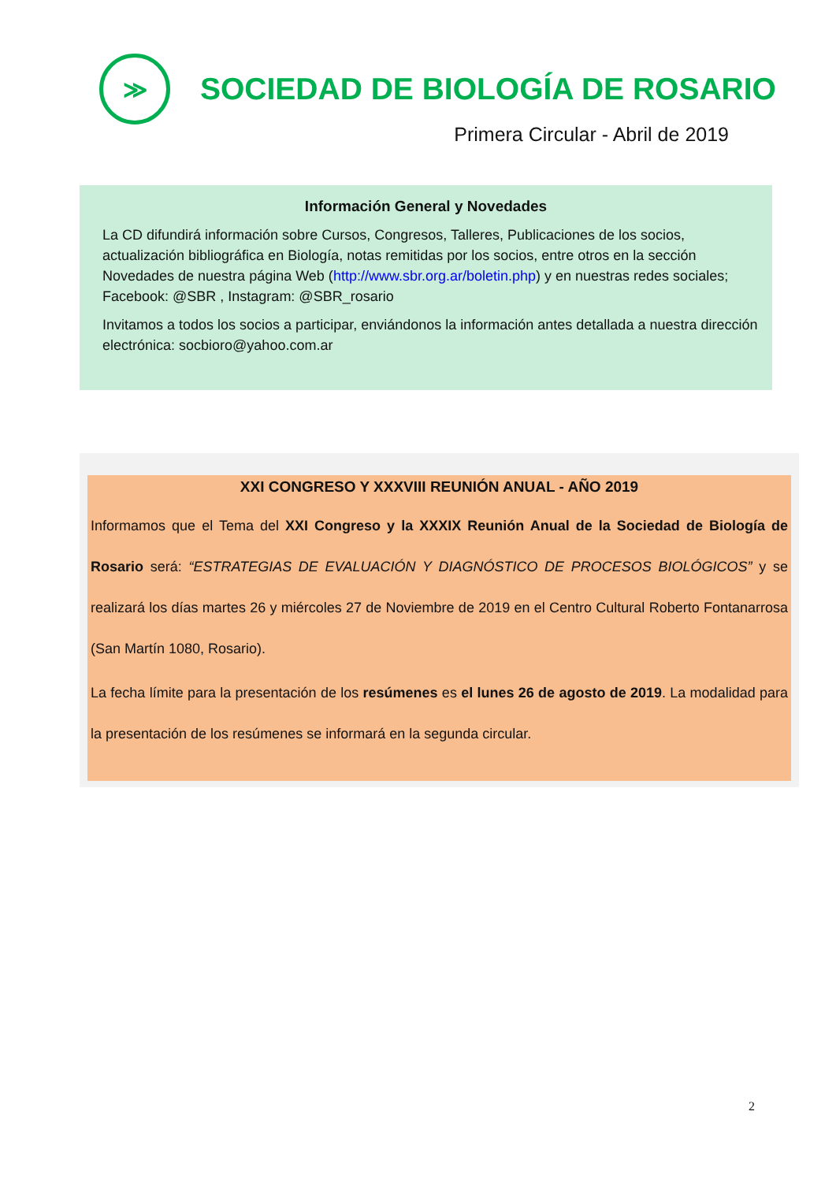≫
SOCIEDAD DE BIOLOGÍA DE ROSARIO
Primera Circular - Abril de 2019
Información General y Novedades
La CD difundirá información sobre Cursos, Congresos, Talleres, Publicaciones de los socios, actualización bibliográfica en Biología, notas remitidas por los socios, entre otros en la sección Novedades de nuestra página Web (http://www.sbr.org.ar/boletin.php) y en nuestras redes sociales; Facebook: @SBR , Instagram: @SBR_rosario
Invitamos a todos los socios a participar, enviándonos la información antes detallada a nuestra dirección electrónica: socbioro@yahoo.com.ar
XXI CONGRESO Y XXXVIII REUNIÓN ANUAL - AÑO 2019
Informamos que el Tema del XXI Congreso y la XXXIX Reunión Anual de la Sociedad de Biología de Rosario será: “ESTRATEGIAS DE EVALUACIÓN Y DIAGNÓSTICO DE PROCESOS BIOLÓGICOS” y se realizará los días martes 26 y miércoles 27 de Noviembre de 2019 en el Centro Cultural Roberto Fontanarrosa (San Martín 1080, Rosario).
La fecha límite para la presentación de los resúmenes es el lunes 26 de agosto de 2019. La modalidad para la presentación de los resúmenes se informará en la segunda circular.
2